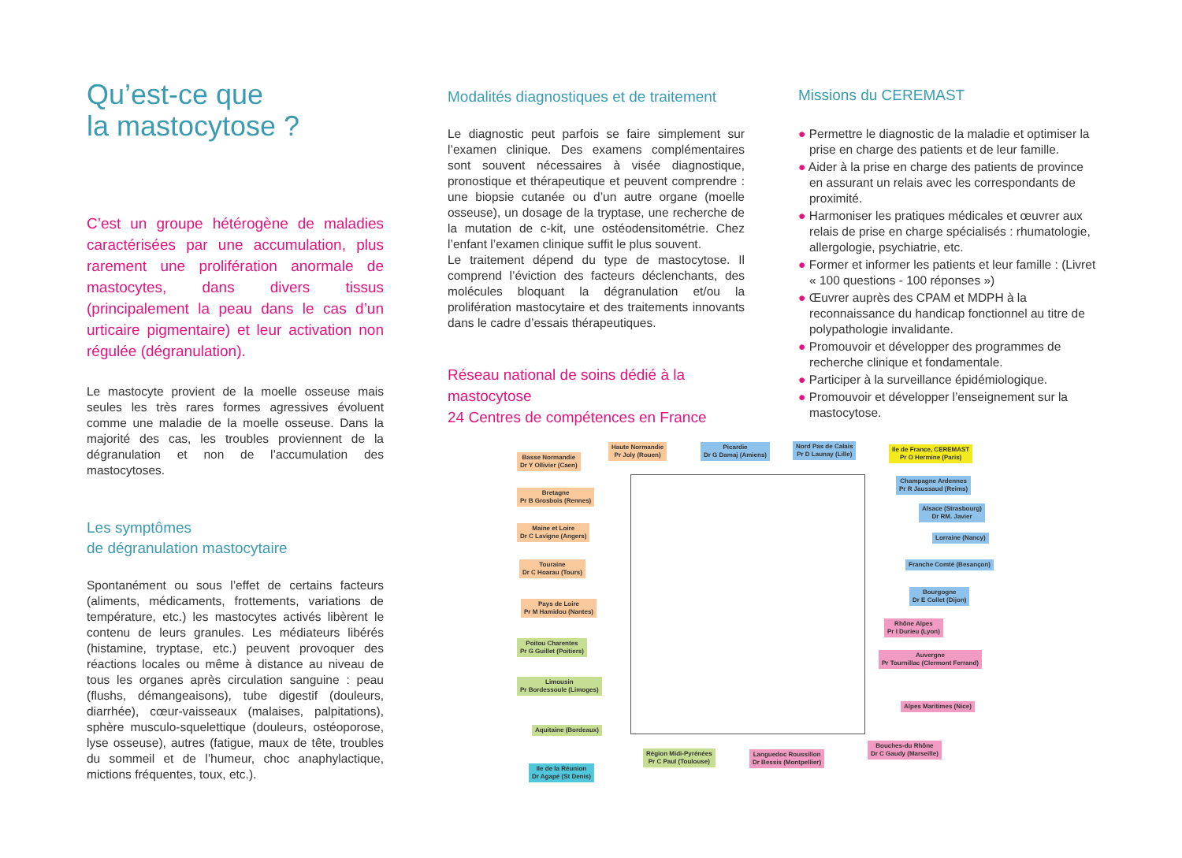Qu’est-ce que
la mastocytose ?
C’est un groupe hétérogène de maladies caractérisées par une accumulation, plus rarement une prolifération anormale de mastocytes, dans divers tissus (principalement la peau dans le cas d’un urticaire pigmentaire) et leur activation non régulée (dégranulation).
Le mastocyte provient de la moelle osseuse mais seules les très rares formes agressives évoluent comme une maladie de la moelle osseuse. Dans la majorité des cas, les troubles proviennent de la dégranulation et non de l’accumulation des mastocytoses.
Les symptômes
de dégranulation mastocytaire
Spontanément ou sous l’effet de certains facteurs (aliments, médicaments, frottements, variations de température, etc.) les mastocytes activés libèrent le contenu de leurs granules. Les médiateurs libérés (histamine, tryptase, etc.) peuvent provoquer des réactions locales ou même à distance au niveau de tous les organes après circulation sanguine : peau (flushs, démangeaisons), tube digestif (douleurs, diarrhée), cœur-vaisseaux (malaises, palpitations), sphère musculo-squelettique (douleurs, ostéoporose, lyse osseuse), autres (fatigue, maux de tête, troubles du sommeil et de l’humeur, choc anaphylactique, mictions fréquentes, toux, etc.).
Modalités diagnostiques et de traitement
Le diagnostic peut parfois se faire simplement sur l’examen clinique. Des examens complémentaires sont souvent nécessaires à visée diagnostique, pronostique et thérapeutique et peuvent comprendre : une biopsie cutanée ou d’un autre organe (moelle osseuse), un dosage de la tryptase, une recherche de la mutation de c-kit, une ostéodensitométrie. Chez l’enfant l’examen clinique suffit le plus souvent.
Le traitement dépend du type de mastocytose. Il comprend l’éviction des facteurs déclenchants, des molécules bloquant la dégranulation et/ou la prolifération mastocytaire et des traitements innovants dans le cadre d’essais thérapeutiques.
Réseau national de soins dédié à la mastocytose
24 Centres de compétences en France
Missions du CEREMAST
● Permettre le diagnostic de la maladie et optimiser la prise en charge des patients et de leur famille.
● Aider à la prise en charge des patients de province en assurant un relais avec les correspondants de proximité.
● Harmoniser les pratiques médicales et œuvrer aux relais de prise en charge spécialisés : rhumatologie, allergologie, psychiatrie, etc.
● Former et informer les patients et leur famille : (Livret « 100 questions - 100 réponses »)
● Œuvrer auprès des CPAM et MDPH à la reconnaissance du handicap fonctionnel au titre de polypathologie invalidante.
● Promouvoir et développer des programmes de recherche clinique et fondamentale.
● Participer à la surveillance épidémiologique.
● Promouvoir et développer l’enseignement sur la mastocytose.
Basse Normandie
Dr Y Ollivier (Caen)
Haute Normandie
Pr Joly (Rouen)
Picardie
Dr G Damaj (Amiens)
Nord Pas de Calais
Pr D Launay (Lille)
Ile de France, CEREMAST
Pr O Hermine (Paris)
Bretagne
Pr B Grosbois (Rennes)
Champagne Ardennes
Pr R Jaussaud (Reims)
Alsace (Strasbourg)
Dr RM. Javier
Maine et Loire
Dr C Lavigne (Angers)
Lorraine (Nancy)
Touraine
Dr C Hoarau (Tours)
Franche Comté (Besançon)
Bourgogne
Dr E Collet (Dijon)
Pays de Loire
Pr M Hamidou (Nantes)
Rhône Alpes
Pr I Durieu (Lyon)
Poitou Charentes
Pr G Guillet (Poitiers)
Auvergne
Pr Tournillac (Clermont Ferrand)
Limousin
Pr Bordessoule (Limoges)
Alpes Maritimes (Nice)
Aquitaine (Bordeaux)
Bouches-du Rhône
Dr C Gaudy (Marseille)
Région Midi-Pyrénées
Pr C Paul (Toulouse)
Languedoc Roussillon
Dr Bessis (Montpellier)
Ile de la Réunion
Dr Agapé (St Denis)